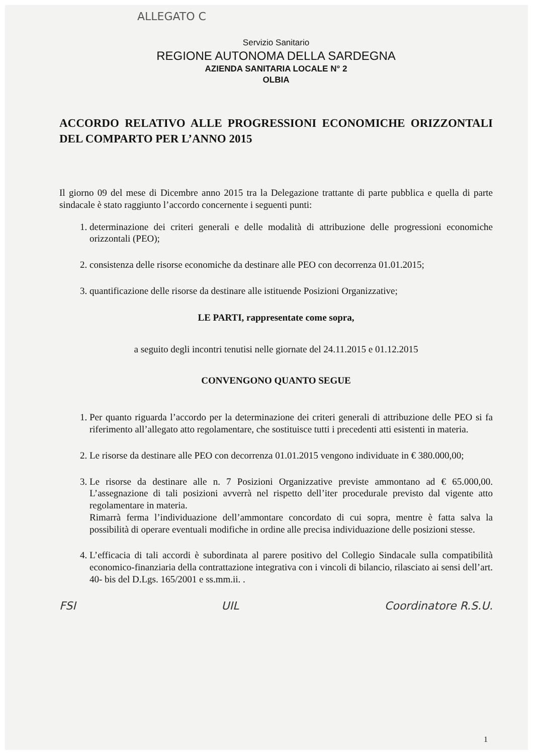ALLEGATO C
Servizio Sanitario
REGIONE AUTONOMA DELLA SARDEGNA
AZIENDA SANITARIA LOCALE N° 2
OLBIA
ACCORDO RELATIVO ALLE PROGRESSIONI ECONOMICHE ORIZZONTALI DEL COMPARTO PER L’ANNO 2015
Il giorno 09 del mese di Dicembre anno 2015 tra la Delegazione trattante di parte pubblica e quella di parte sindacale è stato raggiunto l’accordo concernente i seguenti punti:
1. determinazione dei criteri generali e delle modalità di attribuzione delle progressioni economiche orizzontali (PEO);
2. consistenza delle risorse economiche da destinare alle PEO con decorrenza 01.01.2015;
3. quantificazione delle risorse da destinare alle istituende Posizioni Organizzative;
LE PARTI, rappresentate come sopra,
a seguito degli incontri tenutisi nelle giornate del 24.11.2015 e 01.12.2015
CONVENGONO QUANTO SEGUE
1. Per quanto riguarda l’accordo per la determinazione dei criteri generali di attribuzione delle PEO si fa riferimento all’allegato atto regolamentare, che sostituisce tutti i precedenti atti esistenti in materia.
2. Le risorse da destinare alle PEO con decorrenza 01.01.2015 vengono individuate in € 380.000,00;
3. Le risorse da destinare alle n. 7 Posizioni Organizzative previste ammontano ad € 65.000,00. L’assegnazione di tali posizioni avverrà nel rispetto dell’iter procedurale previsto dal vigente atto regolamentare in materia.
Rimarrà ferma l’individuazione dell’ammontare concordato di cui sopra, mentre è fatta salva la possibilità di operare eventuali modifiche in ordine alle precisa individuazione delle posizioni stesse.
4. L’efficacia di tali accordi è subordinata al parere positivo del Collegio Sindacale sulla compatibilità economico-finanziaria della contrattazione integrativa con i vincoli di bilancio, rilasciato ai sensi dell’art. 40- bis del D.Lgs. 165/2001 e ss.mm.ii. .
FSI UIL Coordinatore R.S.U.
1